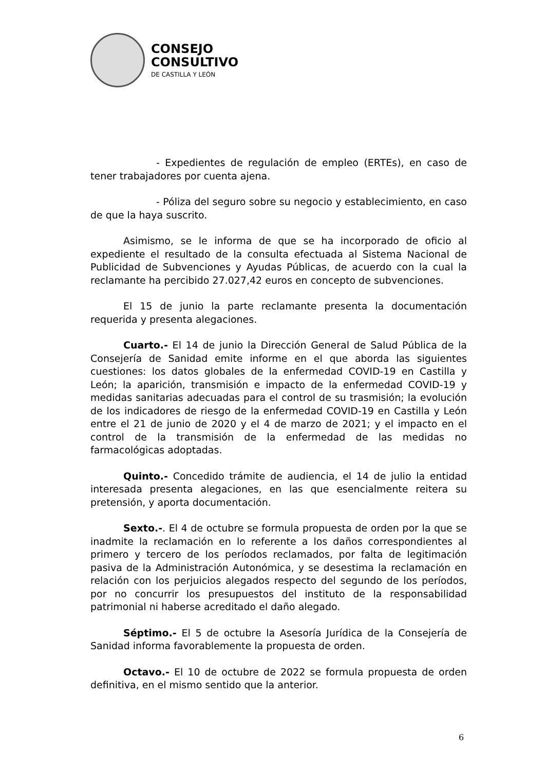CONSEJO
CONSULTIVO
DE CASTILLA Y LEÓN
- Expedientes de regulación de empleo (ERTEs), en caso de tener trabajadores por cuenta ajena.
- Póliza del seguro sobre su negocio y establecimiento, en caso de que la haya suscrito.
Asimismo, se le informa de que se ha incorporado de oficio al expediente el resultado de la consulta efectuada al Sistema Nacional de Publicidad de Subvenciones y Ayudas Públicas, de acuerdo con la cual la reclamante ha percibido 27.027,42 euros en concepto de subvenciones.
El 15 de junio la parte reclamante presenta la documentación requerida y presenta alegaciones.
Cuarto.- El 14 de junio la Dirección General de Salud Pública de la Consejería de Sanidad emite informe en el que aborda las siguientes cuestiones: los datos globales de la enfermedad COVID-19 en Castilla y León; la aparición, transmisión e impacto de la enfermedad COVID-19 y medidas sanitarias adecuadas para el control de su trasmisión; la evolución de los indicadores de riesgo de la enfermedad COVID-19 en Castilla y León entre el 21 de junio de 2020 y el 4 de marzo de 2021; y el impacto en el control de la transmisión de la enfermedad de las medidas no farmacológicas adoptadas.
Quinto.- Concedido trámite de audiencia, el 14 de julio la entidad interesada presenta alegaciones, en las que esencialmente reitera su pretensión, y aporta documentación.
Sexto.-. El 4 de octubre se formula propuesta de orden por la que se inadmite la reclamación en lo referente a los daños correspondientes al primero y tercero de los períodos reclamados, por falta de legitimación pasiva de la Administración Autonómica, y se desestima la reclamación en relación con los perjuicios alegados respecto del segundo de los períodos, por no concurrir los presupuestos del instituto de la responsabilidad patrimonial ni haberse acreditado el daño alegado.
Séptimo.- El 5 de octubre la Asesoría Jurídica de la Consejería de Sanidad informa favorablemente la propuesta de orden.
Octavo.- El 10 de octubre de 2022 se formula propuesta de orden definitiva, en el mismo sentido que la anterior.
6